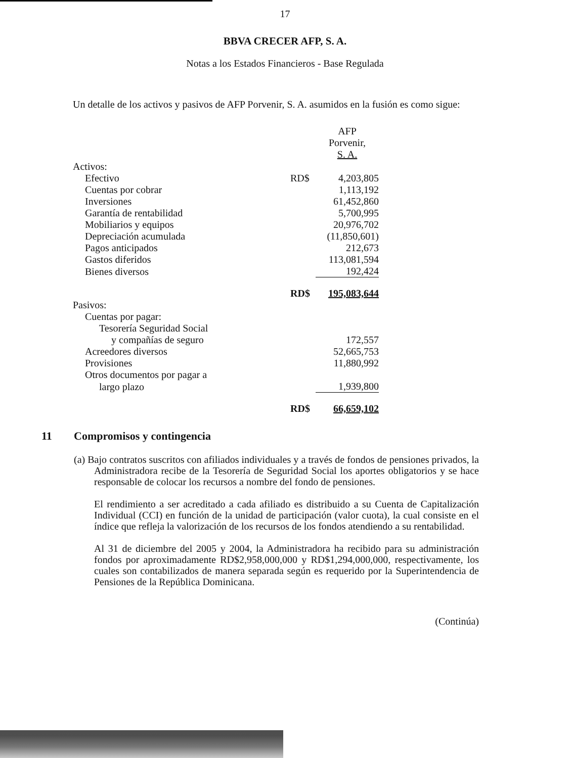17
BBVA CRECER AFP, S. A.
Notas a los Estados Financieros - Base Regulada
Un detalle de los activos y pasivos de AFP Porvenir, S. A. asumidos en la fusión es como sigue:
| | | AFP Porvenir, S. A. |
| --- | --- | --- |
| Activos: | | |
| Efectivo | RD$ | 4,203,805 |
| Cuentas por cobrar | | 1,113,192 |
| Inversiones | | 61,452,860 |
| Garantía de rentabilidad | | 5,700,995 |
| Mobiliarios y equipos | | 20,976,702 |
| Depreciación acumulada | | (11,850,601) |
| Pagos anticipados | | 212,673 |
| Gastos diferidos | | 113,081,594 |
| Bienes diversos | | 192,424 |
| | RD$ | 195,083,644 |
| Pasivos: | | |
| Cuentas por pagar: | | |
| Tesorería Seguridad Social | | |
| y compañías de seguro | | 172,557 |
| Acreedores diversos | | 52,665,753 |
| Provisiones | | 11,880,992 |
| Otros documentos por pagar a | | |
| largo plazo | | 1,939,800 |
| | RD$ | 66,659,102 |
11 Compromisos y contingencia
(a) Bajo contratos suscritos con afiliados individuales y a través de fondos de pensiones privados, la Administradora recibe de la Tesorería de Seguridad Social los aportes obligatorios y se hace responsable de colocar los recursos a nombre del fondo de pensiones.
El rendimiento a ser acreditado a cada afiliado es distribuido a su Cuenta de Capitalización Individual (CCI) en función de la unidad de participación (valor cuota), la cual consiste en el índice que refleja la valorización de los recursos de los fondos atendiendo a su rentabilidad.
Al 31 de diciembre del 2005 y 2004, la Administradora ha recibido para su administración fondos por aproximadamente RD$2,958,000,000 y RD$1,294,000,000, respectivamente, los cuales son contabilizados de manera separada según es requerido por la Superintendencia de Pensiones de la República Dominicana.
(Continúa)